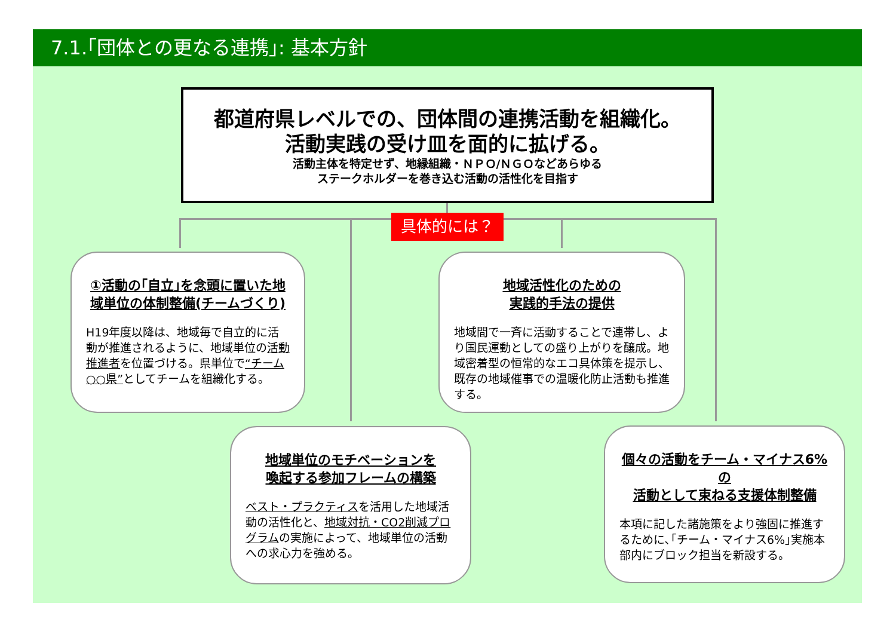7.1.｢団体との更なる連携｣: 基本方針
都道府県レベルでの、団体間の連携活動を組織化。
活動実践の受け皿を面的に拡げる。
活動主体を特定せず、地縁組織・ＮＰＯ/ＮＧＯなどあらゆる
ステークホルダーを巻き込む活動の活性化を目指す
具体的には？
①活動の｢自立｣を念頭に置いた地域単位の体制整備(チームづくり)
H19年度以降は、地域毎で自立的に活動が推進されるように、地域単位の活動推進者を位置づける。県単位で“チーム○○県”としてチームを組織化する。
地域活性化のための
実践的手法の提供
地域間で一斉に活動することで連帯し、より国民運動としての盛り上がりを醸成。地域密着型の恒常的なエコ具体策を提示し、既存の地域催事での温暖化防止活動も推進する。
地域単位のモチベーションを
喚起する参加フレームの構築
ベスト・プラクティスを活用した地域活動の活性化と、地域対抗・CO2削減プログラムの実施によって、地域単位の活動への求心力を強める。
個々の活動をチーム・マイナス6%の
活動として束ねる支援体制整備
本項に記した諸施策をより強固に推進するために､｢チーム・マイナス6%｣実施本部内にブロック担当を新設する。